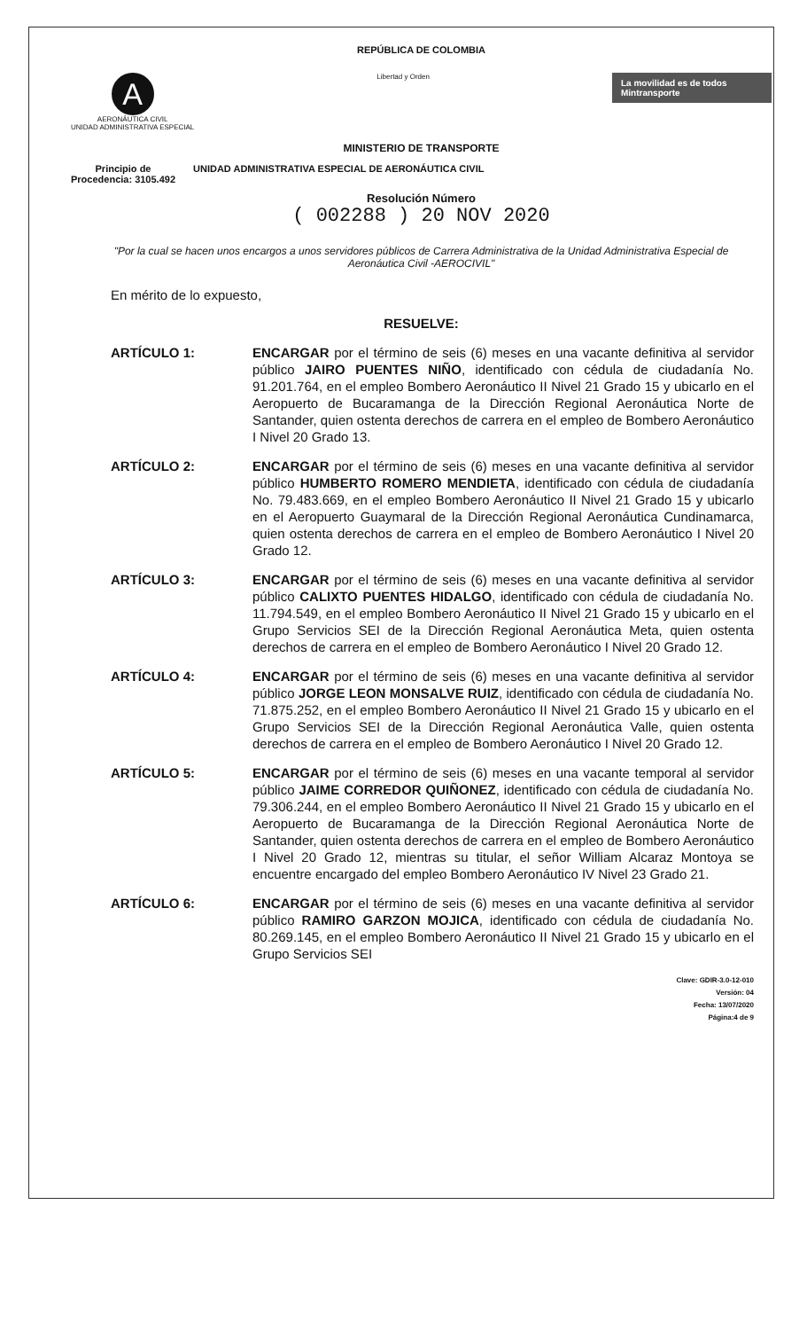REPÚBLICA DE COLOMBIA
A
AERONÁUTICA CIVIL
UNIDAD ADMINISTRATIVA ESPECIAL
Libertad y Orden
La movilidad es de todos Mintransporte
MINISTERIO DE TRANSPORTE
Principio de
Procedencia: 3105.492
UNIDAD ADMINISTRATIVA ESPECIAL DE AERONÁUTICA CIVIL
Resolución Número
( 002288 ) 20 NOV 2020
"Por la cual se hacen unos encargos a unos servidores públicos de Carrera Administrativa de la Unidad Administrativa Especial de Aeronáutica Civil -AEROCIVIL"
En mérito de lo expuesto,
RESUELVE:
ARTÍCULO 1: ENCARGAR por el término de seis (6) meses en una vacante definitiva al servidor público JAIRO PUENTES NIÑO, identificado con cédula de ciudadanía No. 91.201.764, en el empleo Bombero Aeronáutico II Nivel 21 Grado 15 y ubicarlo en el Aeropuerto de Bucaramanga de la Dirección Regional Aeronáutica Norte de Santander, quien ostenta derechos de carrera en el empleo de Bombero Aeronáutico I Nivel 20 Grado 13.
ARTÍCULO 2: ENCARGAR por el término de seis (6) meses en una vacante definitiva al servidor público HUMBERTO ROMERO MENDIETA, identificado con cédula de ciudadanía No. 79.483.669, en el empleo Bombero Aeronáutico II Nivel 21 Grado 15 y ubicarlo en el Aeropuerto Guaymaral de la Dirección Regional Aeronáutica Cundinamarca, quien ostenta derechos de carrera en el empleo de Bombero Aeronáutico I Nivel 20 Grado 12.
ARTÍCULO 3: ENCARGAR por el término de seis (6) meses en una vacante definitiva al servidor público CALIXTO PUENTES HIDALGO, identificado con cédula de ciudadanía No. 11.794.549, en el empleo Bombero Aeronáutico II Nivel 21 Grado 15 y ubicarlo en el Grupo Servicios SEI de la Dirección Regional Aeronáutica Meta, quien ostenta derechos de carrera en el empleo de Bombero Aeronáutico I Nivel 20 Grado 12.
ARTÍCULO 4: ENCARGAR por el término de seis (6) meses en una vacante definitiva al servidor público JORGE LEON MONSALVE RUIZ, identificado con cédula de ciudadanía No. 71.875.252, en el empleo Bombero Aeronáutico II Nivel 21 Grado 15 y ubicarlo en el Grupo Servicios SEI de la Dirección Regional Aeronáutica Valle, quien ostenta derechos de carrera en el empleo de Bombero Aeronáutico I Nivel 20 Grado 12.
ARTÍCULO 5: ENCARGAR por el término de seis (6) meses en una vacante temporal al servidor público JAIME CORREDOR QUIÑONEZ, identificado con cédula de ciudadanía No. 79.306.244, en el empleo Bombero Aeronáutico II Nivel 21 Grado 15 y ubicarlo en el Aeropuerto de Bucaramanga de la Dirección Regional Aeronáutica Norte de Santander, quien ostenta derechos de carrera en el empleo de Bombero Aeronáutico I Nivel 20 Grado 12, mientras su titular, el señor William Alcaraz Montoya se encuentre encargado del empleo Bombero Aeronáutico IV Nivel 23 Grado 21.
ARTÍCULO 6: ENCARGAR por el término de seis (6) meses en una vacante definitiva al servidor público RAMIRO GARZON MOJICA, identificado con cédula de ciudadanía No. 80.269.145, en el empleo Bombero Aeronáutico II Nivel 21 Grado 15 y ubicarlo en el Grupo Servicios SEI
Clave: GDIR-3.0-12-010
Versión: 04
Fecha: 13/07/2020
Página:4 de 9